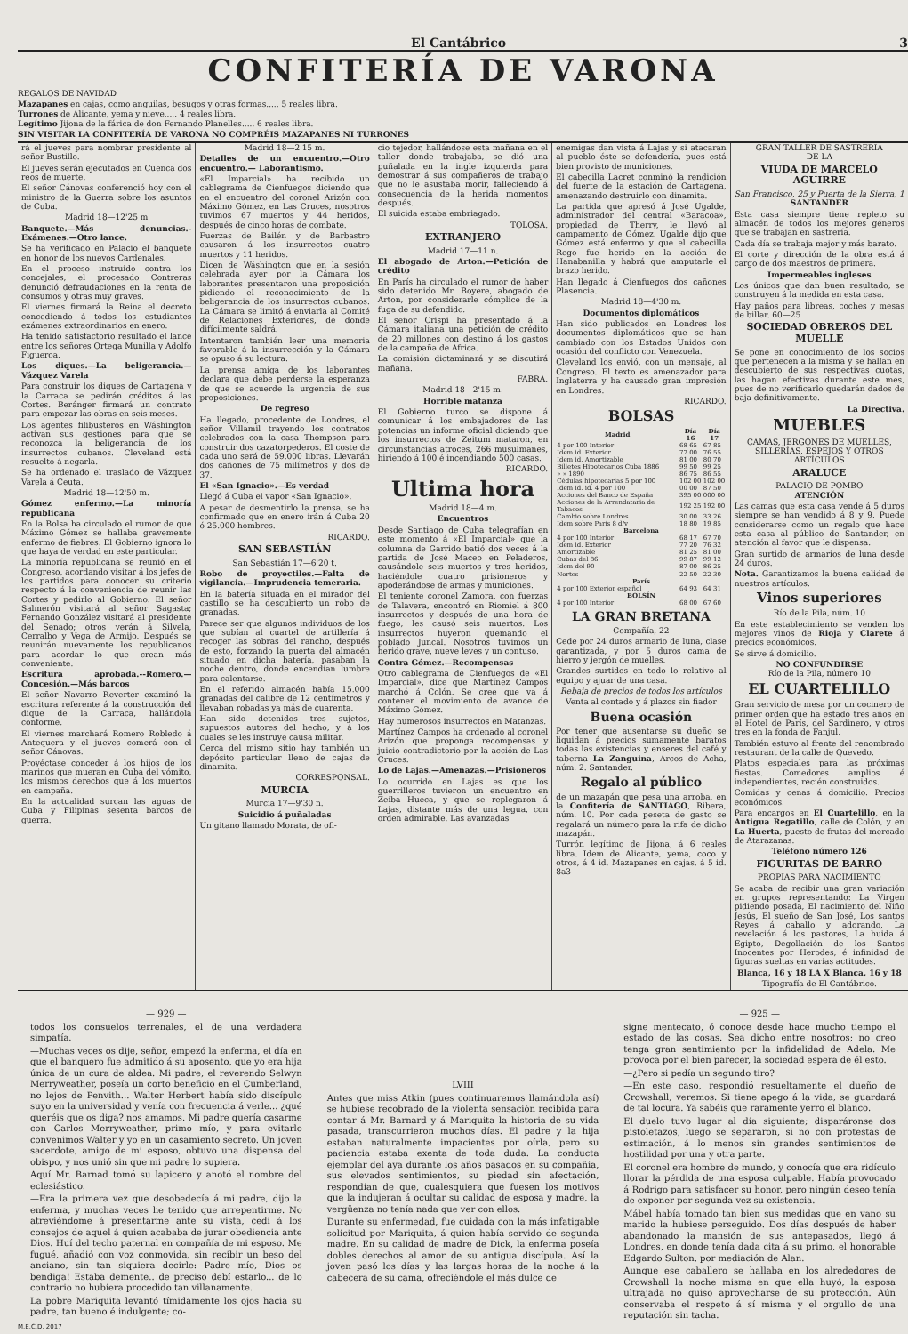El Cantábrico 3
CONFITERÍA DE VARONA
REGALOS DE NAVIDAD
Mazapanes en cajas, como anguilas, besugos y otras formas..... 5 reales libra.
Turrones de Alicante, yema y nieve..... 4 reales libra.
Legítimo Jijona de la fárica de don Fernando Planelles..... 6 reales libra.
SIN VISITAR LA CONFITERÍA DE VARONA NO COMPRÉIS MAZAPANES NI TURRONES
rá el jueves para nombrar presidente al señor Bustillo.
El jueves serán ejecutados en Cuenca dos reos de muerte.
El señor Cánovas conferenció hoy con el ministro de la Guerra sobre los asuntos de Cuba.
Madrid 18—12'25 m
Banquete.—Más denuncias.-Exámenes.—Otro lance.
Se ha verificado en Palacio el banquete en honor de los nuevos Cardenales.
En el proceso instruido contra los concejales, el procesado Contreras denunció defraudaciones en la renta de consumos y otras muy graves.
El viernes firmará la Reina el decreto concediendo á todos los estudiantes exámenes extraordinarios en enero.
Ha tenido satisfactorio resultado el lance entre los señores Ortega Munilla y Adolfo Figueroa.
Los diques.—La beligerancia.—Vázquez Varela
Para construir los diques de Cartagena y la Carraca se pedirán créditos á las Cortes. Beránger firmará un contrato para empezar las obras en seis meses.
Los agentes filibusteros en Wáshington activan sus gestiones para que se reconozca la beligerancia de los insurrectos cubanos. Cleveland está resuelto á negarla.
Se ha ordenado el traslado de Vázquez Varela á Ceuta.
Madrid 18—12'50 m.
Gómez enfermo.—La minoría republicana
En la Bolsa ha circulado el rumor de que Máximo Gómez se hallaba gravemente enfermo de fiebres. El Gobierno ignora lo que haya de verdad en este particular.
La minoría republicana se reunió en el Congreso, acordando visitar á los jefes de los partidos para conocer su criterio respecto á la conveniencia de reunir las Cortes y pedirlo al Gobierno. El señor Salmerón visitará al señor Sagasta; Fernando González visitará al presidente del Senado; otros verán á Silvela, Cerralbo y Vega de Armijo. Después se reunirán nuevamente los republicanos para acordar lo que crean más conveniente.
Escritura aprobada.--Romero.—Concesión.—Más barcos
El señor Navarro Reverter examinó la escritura referente á la construcción del dique de la Carraca, hallándola conforme.
El viernes marchará Romero Robledo á Antequera y el jueves comerá con el señor Cánovas.
Proyéctase conceder á los hijos de los marinos que mueran en Cuba del vómito, los mismos derechos que á los muertos en campaña.
En la actualidad surcan las aguas de Cuba y Filipinas sesenta barcos de guerra.
Madrid 18—2'15 m.
Detalles de un encuentro.—Otro encuentro.— Laborantismo.
«El Imparcial» ha recibido un cablegrama de Cienfuegos diciendo que en el encuentro del coronel Arizón con Máximo Gómez, en Las Cruces, nosotros tuvimos 67 muertos y 44 heridos, después de cinco horas de combate.
Fuerzas de Bailén y de Barbastro causaron á los insurrectos cuatro muertos y 11 heridos.
Dicen de Wáshington que en la sesión celebrada ayer por la Cámara los laborantes presentaron una proposición pidiendo el reconocimiento de la beligerancia de los insurrectos cubanos. La Cámara se limitó á enviarla al Comité de Relaciones Exteriores, de donde difícilmente saldrá.
Intentaron también leer una memoria favorable á la insurrección y la Cámara se opuso á su lectura.
La prensa amiga de los laborantes declara que debe perderse la esperanza de que se acuerde la urgencia de sus proposiciones.
De regreso
Ha llegado, procedente de Londres, el señor Villamil trayendo los contratos celebrados con la casa Thompson para construir dos cazatorpederos. El coste de cada uno será de 59.000 libras. Llevarán dos cañones de 75 milímetros y dos de 37.
El «San Ignacio».—Es verdad
Llegó á Cuba el vapor «San Ignacio».
A pesar de desmentirlo la prensa, se ha confirmado que en enero irán á Cuba 20 ó 25.000 hombres.
RICARDO.
SAN SEBASTIÁN
San Sebastián 17—6'20 t.
Robo de proyectiles.—Falta de vigilancia.—Imprudencia temeraria.
En la batería situada en el mirador del castillo se ha descubierto un robo de granadas.
Parece ser que algunos individuos de los que subían al cuartel de artillería á recoger las sobras del rancho, después de esto, forzando la puerta del almacén situado en dicha batería, pasaban la noche dentro, donde encendían lumbre para calentarse.
En el referido almacén había 15.000 granadas del calibre de 12 centímetros y llevaban robadas ya más de cuarenta.
Han sido detenidos tres sujetos, supuestos autores del hecho, y á los cuales se les instruye causa militar.
Cerca del mismo sitio hay también un depósito particular lleno de cajas de dinamita.
CORRESPONSAL.
MURCIA
Murcia 17—9'30 n.
Suicidio á puñaladas
Un gitano llamado Morata, de ofi-
cio tejedor, hallándose esta mañana en el taller donde trabajaba, se dió una puñalada en la ingle izquierda para demostrar á sus compañeros de trabajo que no le asustaba morir, falleciendo á consecuencia de la herida momentos después.
El suicida estaba embriagado.
TOLOSA.
EXTRANJERO
Madrid 17—11 n.
El abogado de Arton.—Petición de crédito
En París ha circulado el rumor de haber sido detenido Mr. Boyere, abogado de Arton, por considerarle cómplice de la fuga de su defendido.
El señor Crispi ha presentado á la Cámara italiana una petición de crédito de 20 millones con destino á los gastos de la campaña de Africa.
La comisión dictaminará y se discutirá mañana.
FABRA.
Madrid 18—2'15 m.
Horrible matanza
El Gobierno turco se dispone á comunicar á los embajadores de las potencias un informe oficial diciendo que los insurrectos de Zeitum mataron, en circunstancias atroces, 266 musulmanes, hiriendo á 100 é incendiando 500 casas.
RICARDO.
Ultima hora
Madrid 18—4 m.
Encuentros
Desde Santiago de Cuba telegrafían en este momento á «El Imparcial» que la columna de Garrido batió dos veces á la partida de José Maceo en Peladeros, causándole seis muertos y tres heridos, haciéndole cuatro prisioneros y apoderándose de armas y municiones.
El teniente coronel Zamora, con fuerzas de Talavera, encontró en Riomiel á 800 insurrectos y después de una hora de fuego, les causó seis muertos. Los insurrectos huyeron quemando el poblado Juncal. Nosotros tuvimos un herido grave, nueve leves y un contuso.
Contra Gómez.—Recompensas
Otro cablegrama de Cienfuegos de «El Imparcial», dice que Martínez Campos marchó á Colón. Se cree que va á contener el movimiento de avance de Máximo Gómez.
Hay numerosos insurrectos en Matanzas.
Martínez Campos ha ordenado al coronel Arizón que proponga recompensas y juicio contradictorio por la acción de Las Cruces.
Lo de Lajas.—Amenazas.—Prisioneros
Lo ocurrido en Lajas es que los guerrilleros tuvieron un encuentro en Zeiba Hueca, y que se replegaron á Lajas, distante más de una legua, con orden admirable. Las avanzadas
enemigas dan vista á Lajas y si atacaran al pueblo éste se defendería, pues está bien provisto de municiones.
El cabecilla Lacret conminó la rendición del fuerte de la estación de Cartagena, amenazando destruirlo con dinamita.
La partida que apresó á José Ugalde, administrador del central «Baracoa», propiedad de Therry, le llevó al campamento de Gómez. Ugalde dijo que Gómez está enfermo y que el cabecilla Rego fue herido en la acción de Hanabanilla y habrá que amputarle el brazo herido.
Han llegado á Cienfuegos dos cañones Plasencia.
Madrid 18—4'30 m.
Documentos diplomáticos
Han sido publicados en Londres los documentos diplomáticos que se han cambiado con los Estados Unidos con ocasión del conflicto con Venezuela.
Cleveland los envió, con un mensaje, al Congreso. El texto es amenazador para Inglaterra y ha causado gran impresión en Londres.
RICARDO.
BOLSAS
| Madrid | Día 16 | Día 17 |
| --- | --- | --- |
| 4 por 100 Interior | 68 65 | 67 85 |
| Idem id. Exterior | 77 00 | 76 55 |
| Idem id. Amortizable | 81 00 | 80 70 |
| Billetes Hipotecarios Cuba 1886 | 99 50 | 99 25 |
| » » 1890 | 86 75 | 86 55 |
| Cédulas hipotecarias 5 por 100 | 102 00 | 102 00 |
| Idem id. id. 4 por 100 | 00 00 | 87 50 |
| Acciones del Banco de España | 395 00 | 000 00 |
| Acciones de la Arrendataria de Tabacos | 192 25 | 192 00 |
| Cambio sobre Londres | 30 00 | 33 26 |
| Idem sobre París 8 d/v | 18 80 | 19 85 |
| Barcelona | | |
| 4 por 100 Interior | 68 17 | 67 70 |
| Idem id. Exterior | 77 20 | 76 32 |
| Amortizable | 81 25 | 81 00 |
| Cubas del 86 | 99 87 | 99 12 |
| Idem del 90 | 87 00 | 86 25 |
| Nortes | 22 50 | 22 30 |
| París | | |
| 4 por 100 Exterior español | 64 93 | 64 31 |
| BOLSÍN | | |
| 4 por 100 Interior | 68 00 | 67 60 |
LA GRAN BRETANA
Compañía, 22
Cede por 24 duros armario de luna, clase garantizada, y por 5 duros cama de hierro y jergón de muelles.
Grandes surtidos en todo lo relativo al equipo y ajuar de una casa.
Rebaja de precios de todos los artículos
Venta al contado y á plazos sin fiador
Buena ocasión
Por tener que ausentarse su dueño se liquidan á precios sumamente baratos todas las existencias y enseres del café y taberna La Zanguina, Arcos de Acha, núm. 2. Santander.
Regalo al público
de un mazapán que pesa una arroba, en la Confitería de SANTIAGO, Ribera, núm. 10. Por cada peseta de gasto se regalará un número para la rifa de dicho mazapán.
Turrón legítimo de Jijona, á 6 reales libra. Idem de Alicante, yema, coco y otros, á 4 id. Mazapanes en cajas, á 5 id. 8a3
GRAN TALLER DE SASTRERIA
DE LA
VIUDA DE MARCELO AGUIRRE
San Francisco, 25 y Puerta de la Sierra, 1
SANTANDER
Esta casa siempre tiene repleto su almacén de todos los mejores géneros que se trabajan en sastrería.
Cada día se trabaja mejor y más barato.
El corte y dirección de la obra está á cargo de dos maestros de primera.
Impermeables ingleses
Los únicos que dan buen resultado, se construyen á la medida en esta casa.
Hay paños para libreas, coches y mesas de billar. 60—25
SOCIEDAD OBREROS DEL MUELLE
Se pone en conocimiento de los socios que pertenecen a la misma y se hallan en descubierto de sus respectivas cuotas, las hagan efectivas durante este mes, pues de no verificarlo quedarán dados de baja definitivamente.
La Directiva.
MUEBLES
CAMAS, JERGONES DE MUELLES, SILLERÍAS, ESPEJOS Y OTROS ARTÍCULOS
ARALUCE
PALACIO DE POMBO
ATENCIÓN
Las camas que esta casa vende á 5 duros siempre se han vendido á 8 y 9. Puede considerarse como un regalo que hace esta casa al público de Santander, en atención al favor que le dispensa.
Gran surtido de armarios de luna desde 24 duros.
Nota. Garantizamos la buena calidad de nuestros artículos.
Vinos superiores
Río de la Pila, núm. 10
En este establecimiento se venden los mejores vinos de Rioja y Clarete á precios económicos.
Se sirve á domicilio.
NO CONFUNDIRSE
Río de la Pila, número 10
EL CUARTELILLO
Gran servicio de mesa por un cocinero de primer orden que ha estado tres años en el Hotel de París, del Sardinero, y otros tres en la fonda de Fanjul.
También estuvo al frente del renombrado restaurant de la calle de Quevedo.
Platos especiales para las próximas fiestas. Comedores amplios é independientes, recién construidos.
Comidas y cenas á domicilio. Precios económicos.
Para encargos en El Cuartelillo, en la Antigua Regatillo, calle de Colón, y en La Huerta, puesto de frutas del mercado de Atarazanas.
Teléfono número 126
FIGURITAS DE BARRO
PROPIAS PARA NACIMIENTO
Se acaba de recibir una gran variación en grupos representando: La Virgen pidiendo posada, El nacimiento del Niño Jesús, El sueño de San José, Los santos Reyes á caballo y adorando, La revelación á los pastores, La huida á Egipto, Degollación de los Santos Inocentes por Herodes, é infinidad de figuras sueltas en varias actitudes.
Blanca, 16 y 18 LA X Blanca, 16 y 18
Tipografía de El Cantábrico.
— 929 —
todos los consuelos terrenales, el de una verdadera simpatía.
—Muchas veces os dije, señor, empezó la enferma, el día en que el banquero fue admitido á su aposento, que yo era hija única de un cura de aldea. Mi padre, el reverendo Selwyn Merryweather, poseía un corto beneficio en el Cumberland, no lejos de Penvith... Walter Herbert había sido discípulo suyo en la universidad y venía con frecuencia á verle... ¿qué queréis que os diga? nos amamos. Mi padre quería casarme con Carlos Merryweather, primo mío, y para evitarlo convenimos Walter y yo en un casamiento secreto. Un joven sacerdote, amigo de mi esposo, obtuvo una dispensa del obispo, y nos unió sin que mi padre lo supiera.
Aquí Mr. Barnad tomó su lapicero y anotó el nombre del eclesiástico.
—Era la primera vez que desobedecía á mi padre, dijo la enferma, y muchas veces he tenido que arrepentirme. No atreviéndome á presentarme ante su vista, cedí á los consejos de aquel á quien acababa de jurar obediencia ante Dios. Huí del techo paternal en compañía de mi esposo. Me fugué, añadió con voz conmovida, sin recibir un beso del anciano, sin tan siquiera decirle: Padre mío, Dios os bendiga! Estaba demente.. de preciso debí estarlo... de lo contrario no hubiera procedido tan villanamente.
La pobre Mariquita levantó tímidamente los ojos hacia su padre, tan bueno é indulgente; co-
LVIII
Antes que miss Atkin (pues continuaremos llamándola así) se hubiese recobrado de la violenta sensación recibida para contar á Mr. Barnard y á Mariquita la historia de su vida pasada, transcurrieron muchos días. El padre y la hija estaban naturalmente impacientes por oírla, pero su paciencia estaba exenta de toda duda. La conducta ejemplar del aya durante los años pasados en su compañía, sus elevados sentimientos, su piedad sin afectación, respondían de que, cualesquiera que fuesen los motivos que la indujeran á ocultar su calidad de esposa y madre, la vergüenza no tenía nada que ver con ellos.
Durante su enfermedad, fue cuidada con la más infatigable solicitud por Mariquita, á quien había servido de segunda madre. En su calidad de madre de Dick, la enferma poseía dobles derechos al amor de su antigua discípula. Así la joven pasó los días y las largas horas de la noche á la cabecera de su cama, ofreciéndole el más dulce de
— 925 —
signe mentecato, ó conoce desde hace mucho tiempo el estado de las cosas. Sea dicho entre nosotros; no creo tenga gran sentimiento por la infidelidad de Adela. Me provoca por el bien parecer, la sociedad espera de él esto.
—¿Pero si pedía un segundo tiro?
—En este caso, respondió resueltamente el dueño de Crowshall, veremos. Si tiene apego á la vida, se guardará de tal locura. Ya sabéis que raramente yerro el blanco.
El duelo tuvo lugar al día siguiente; disparáronse dos pistoletazos, luego se separaron, si no con protestas de estimación, á lo menos sin grandes sentimientos de hostilidad por una y otra parte.
El coronel era hombre de mundo, y conocía que era ridículo llorar la pérdida de una esposa culpable. Había provocado á Rodrigo para satisfacer su honor, pero ningún deseo tenía de exponer por segunda vez su existencia.
Mábel había tomado tan bien sus medidas que en vano su marido la hubiese perseguido. Dos días después de haber abandonado la mansión de sus antepasados, llegó á Londres, en donde tenía dada cita á su primo, el honorable Edgardo Sulton, por mediación de Alan.
Aunque ese caballero se hallaba en los alrededores de Crowshall la noche misma en que ella huyó, la esposa ultrajada no quiso aprovecharse de su protección. Aún conservaba el respeto á sí misma y el orgullo de una reputación sin tacha.
M.E.C.D. 2017